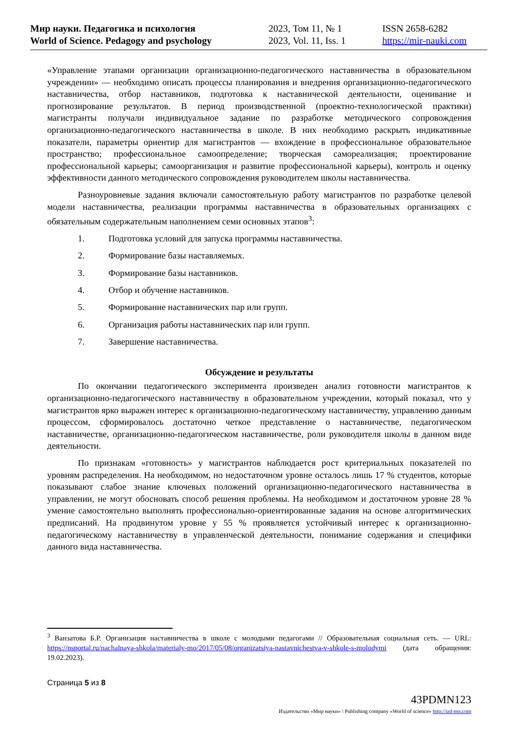Мир науки. Педагогика и психология
World of Science. Pedagogy and psychology
2023, Том 11, № 1
2023, Vol. 11, Iss. 1
ISSN 2658-6282
https://mir-nauki.com
«Управление этапами организации организационно-педагогического наставничества в образовательном учреждении» — необходимо описать процессы планирования и внедрения организационно-педагогического наставничества, отбор наставников, подготовка к наставнической деятельности, оценивание и прогнозирование результатов. В период производственной (проектно-технологической практики) магистранты получали индивидуальное задание по разработке методического сопровождения организационно-педагогического наставничества в школе. В них необходимо раскрыть индикативные показатели, параметры ориентир для магистрантов — вхождение в профессиональное образовательное пространство; профессиональное самоопределение; творческая самореализация; проектирование профессиональной карьеры; самоорганизация и развитие профессиональной карьеры), контроль и оценку эффективности данного методического сопровождения руководителем школы наставничества.
Разноуровневые задания включали самостоятельную работу магистрантов по разработке целевой модели наставничества, реализации программы наставничества в образовательных организациях с обязательным содержательным наполнением семи основных этапов<sup>3</sup>:
1. Подготовка условий для запуска программы наставничества.
2. Формирование базы наставляемых.
3. Формирование базы наставников.
4. Отбор и обучение наставников.
5. Формирование наставнических пар или групп.
6. Организация работы наставнических пар или групп.
7. Завершение наставничества.
Обсуждение и результаты
По окончании педагогического эксперимента произведен анализ готовности магистрантов к организационно-педагогического наставничеству в образовательном учреждении, который показал, что у магистрантов ярко выражен интерес к организационно-педагогическому наставничеству, управлению данным процессом, сформировалось достаточно четкое представление о наставничестве, педагогическом наставничестве, организационно-педагогическом наставничестве, роли руководителя школы в данном виде деятельности.
По признакам «готовность» у магистрантов наблюдается рост критериальных показателей по уровням распределения. На необходимом, но недостаточном уровне осталось лишь 17 % студентов, которые показывают слабое знание ключевых положений организационно-педагогического наставничества в управлении, не могут обосновать способ решения проблемы. На необходимом и достаточном уровне 28 % умение самостоятельно выполнять профессионально-ориентированные задания на основе алгоритмических предписаний. На продвинутом уровне у 55 % проявляется устойчивый интерес к организационно-педагогическому наставничеству в управленческой деятельности, понимание содержания и специфики данного вида наставничества.
<sup>3</sup> Ванзатова Б.Р. Организация наставничества в школе с молодыми педагогами // Образовательная социальная сеть. — URL: https://nsportal.ru/nachalnaya-shkola/materialy-mo/2017/05/08/organizatsiya-nastavnichestva-v-shkole-s-molodymi (дата обращения: 19.02.2023).
Страница 5 из 8
43PDMN123
Издательство «Мир науки» \ Publishing company «World of science» http://izd-mn.com